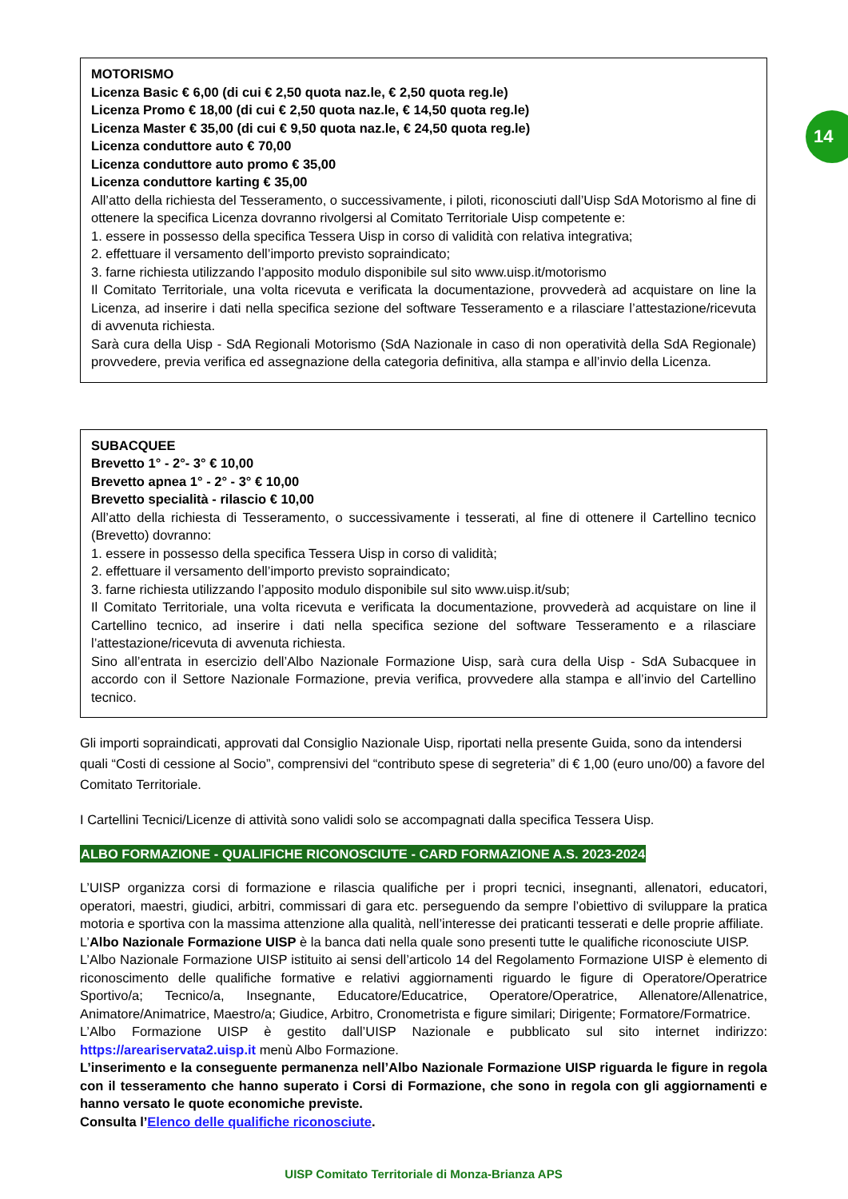14
MOTORISMO
Licenza Basic € 6,00 (di cui € 2,50 quota naz.le, € 2,50 quota reg.le)
Licenza Promo € 18,00 (di cui € 2,50 quota naz.le, € 14,50 quota reg.le)
Licenza Master € 35,00 (di cui € 9,50 quota naz.le, € 24,50 quota reg.le)
Licenza conduttore auto € 70,00
Licenza conduttore auto promo € 35,00
Licenza conduttore karting € 35,00
All’atto della richiesta del Tesseramento, o successivamente, i piloti, riconosciuti dall’Uisp SdA Motorismo al fine di ottenere la specifica Licenza dovranno rivolgersi al Comitato Territoriale Uisp competente e:
1. essere in possesso della specifica Tessera Uisp in corso di validità con relativa integrativa;
2. effettuare il versamento dell’importo previsto sopraindicato;
3. farne richiesta utilizzando l’apposito modulo disponibile sul sito www.uisp.it/motorismo
Il Comitato Territoriale, una volta ricevuta e verificata la documentazione, provvederà ad acquistare on line la Licenza, ad inserire i dati nella specifica sezione del software Tesseramento e a rilasciare l’attestazione/ricevuta di avvenuta richiesta.
Sarà cura della Uisp - SdA Regionali Motorismo (SdA Nazionale in caso di non operatività della SdA Regionale) provvedere, previa verifica ed assegnazione della categoria definitiva, alla stampa e all’invio della Licenza.
SUBACQUEE
Brevetto 1° - 2°- 3° € 10,00
Brevetto apnea 1° - 2° - 3° € 10,00
Brevetto specialità - rilascio € 10,00
All’atto della richiesta di Tesseramento, o successivamente i tesserati, al fine di ottenere il Cartellino tecnico (Brevetto) dovranno:
1. essere in possesso della specifica Tessera Uisp in corso di validità;
2. effettuare il versamento dell’importo previsto sopraindicato;
3. farne richiesta utilizzando l’apposito modulo disponibile sul sito www.uisp.it/sub;
Il Comitato Territoriale, una volta ricevuta e verificata la documentazione, provvederà ad acquistare on line il Cartellino tecnico, ad inserire i dati nella specifica sezione del software Tesseramento e a rilasciare l’attestazione/ricevuta di avvenuta richiesta.
Sino all’entrata in esercizio dell’Albo Nazionale Formazione Uisp, sarà cura della Uisp - SdA Subacquee in accordo con il Settore Nazionale Formazione, previa verifica, provvedere alla stampa e all’invio del Cartellino tecnico.
Gli importi sopraindicati, approvati dal Consiglio Nazionale Uisp, riportati nella presente Guida, sono da intendersi quali “Costi di cessione al Socio”, comprensivi del “contributo spese di segreteria” di € 1,00 (euro uno/00) a favore del Comitato Territoriale.
I Cartellini Tecnici/Licenze di attività sono validi solo se accompagnati dalla specifica Tessera Uisp.
ALBO FORMAZIONE - QUALIFICHE RICONOSCIUTE - CARD FORMAZIONE A.S. 2023-2024
L’UISP organizza corsi di formazione e rilascia qualifiche per i propri tecnici, insegnanti, allenatori, educatori, operatori, maestri, giudici, arbitri, commissari di gara etc. perseguendo da sempre l’obiettivo di sviluppare la pratica motoria e sportiva con la massima attenzione alla qualità, nell’interesse dei praticanti tesserati e delle proprie affiliate.
L’Albo Nazionale Formazione UISP è la banca dati nella quale sono presenti tutte le qualifiche riconosciute UISP.
L’Albo Nazionale Formazione UISP istituito ai sensi dell’articolo 14 del Regolamento Formazione UISP è elemento di riconoscimento delle qualifiche formative e relativi aggiornamenti riguardo le figure di Operatore/Operatrice Sportivo/a; Tecnico/a, Insegnante, Educatore/Educatrice, Operatore/Operatrice, Allenatore/Allenatrice, Animatore/Animatrice, Maestro/a; Giudice, Arbitro, Cronometrista e figure similari; Dirigente; Formatore/Formatrice.
L’Albo Formazione UISP è gestito dall’UISP Nazionale e pubblicato sul sito internet indirizzo: https://areariservata2.uisp.it menù Albo Formazione.
L’inserimento e la conseguente permanenza nell’Albo Nazionale Formazione UISP riguarda le figure in regola con il tesseramento che hanno superato i Corsi di Formazione, che sono in regola con gli aggiornamenti e hanno versato le quote economiche previste.
Consulta l’Elenco delle qualifiche riconosciute.
UISP Comitato Territoriale di Monza-Brianza APS